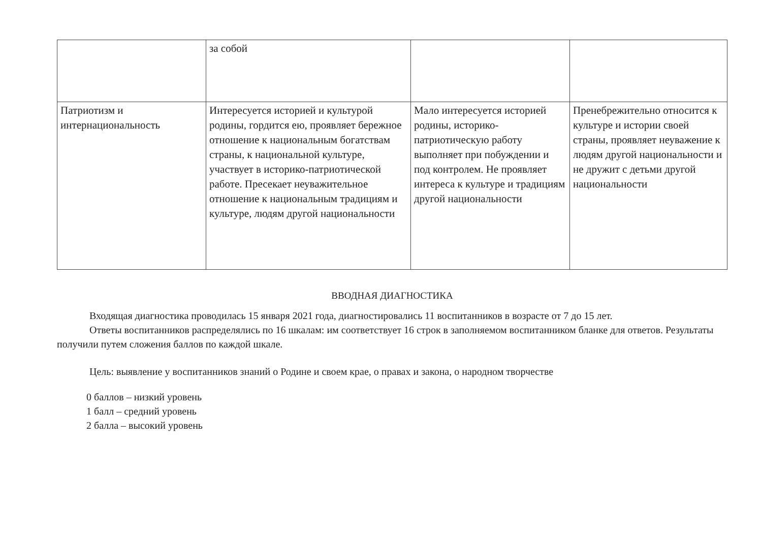| | за собой | | |
| Патриотизм и интернациональность | Интересуется историей и культурой родины, гордится ею, проявляет бережное отношение к национальным богатствам страны, к национальной культуре, участвует в историко-патриотической работе. Пресекает неуважительное отношение к национальным традициям и культуре, людям другой национальности | Мало интересуется историей родины, историко-патриотическую работу выполняет при побуждении и под контролем. Не проявляет интереса к культуре и традициям другой национальности | Пренебрежительно относится к культуре и истории своей страны, проявляет неуважение к людям другой национальности и не дружит с детьми другой национальности |
ВВОДНАЯ ДИАГНОСТИКА
Входящая диагностика проводилась 15 января 2021 года, диагностировались 11 воспитанников в возрасте от 7 до 15 лет.
Ответы воспитанников распределялись по 16 шкалам: им соответствует 16 строк в заполняемом воспитанником бланке для ответов. Результаты получили путем сложения баллов по каждой шкале.
Цель: выявление у воспитанников знаний о Родине и своем крае, о правах и закона, о народном творчестве
0 баллов – низкий уровень
1 балл – средний уровень
2 балла – высокий уровень